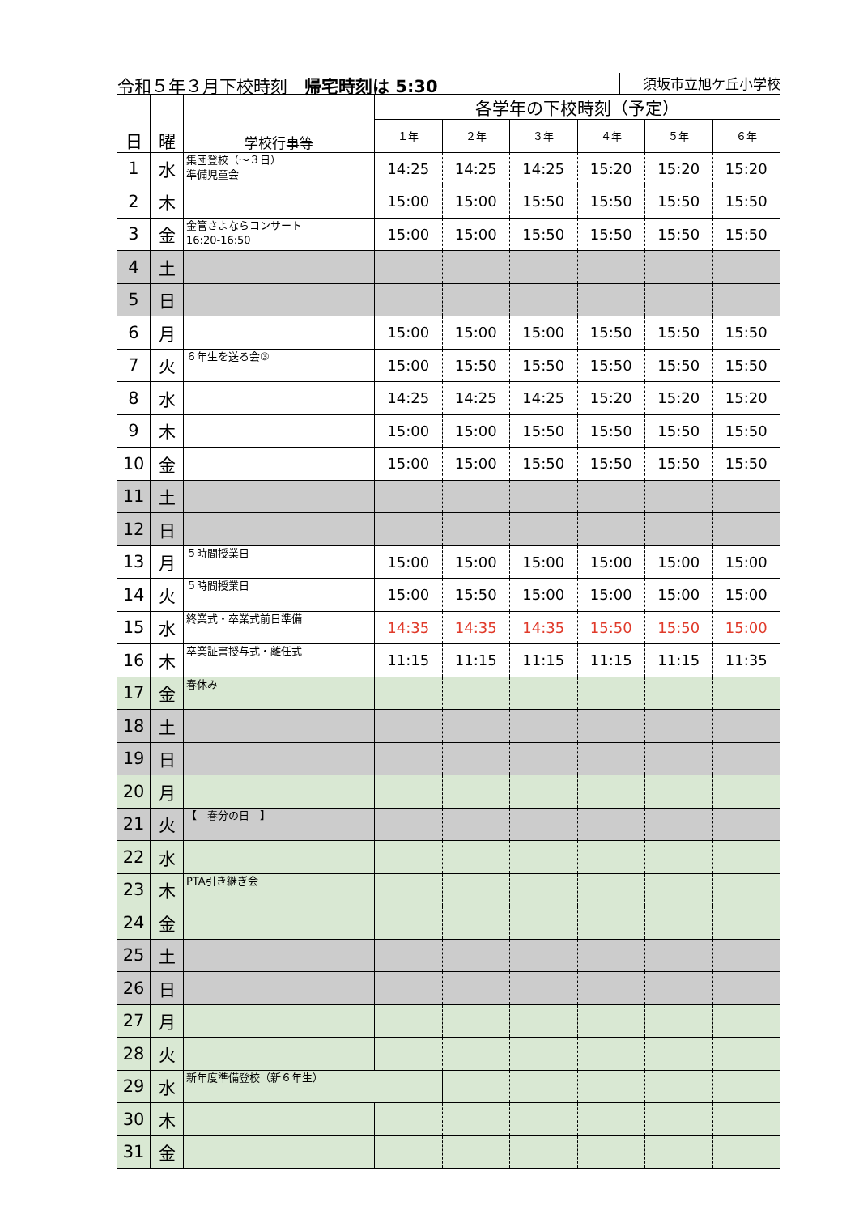令和５年３月下校時刻　帰宅時刻は 5:30 須坂市立旭ケ丘小学校
| 日 | 曜 | 学校行事等 | 各学年の下校時刻（予定） | | | | | |
| --- | --- | --- | --- | --- | --- | --- | --- | --- |
| | | | １年 | ２年 | ３年 | ４年 | ５年 | ６年 |
| 1 | 水 | 集団登校（～３日） 準備児童会 | 14:25 | 14:25 | 14:25 | 15:20 | 15:20 | 15:20 |
| 2 | 木 | | 15:00 | 15:00 | 15:50 | 15:50 | 15:50 | 15:50 |
| 3 | 金 | 金管さよならコンサート 16:20-16:50 | 15:00 | 15:00 | 15:50 | 15:50 | 15:50 | 15:50 |
| 4 | 土 | | | | | | | |
| 5 | 日 | | | | | | | |
| 6 | 月 | | 15:00 | 15:00 | 15:00 | 15:50 | 15:50 | 15:50 |
| 7 | 火 | ６年生を送る会③ | 15:00 | 15:50 | 15:50 | 15:50 | 15:50 | 15:50 |
| 8 | 水 | | 14:25 | 14:25 | 14:25 | 15:20 | 15:20 | 15:20 |
| 9 | 木 | | 15:00 | 15:00 | 15:50 | 15:50 | 15:50 | 15:50 |
| 10 | 金 | | 15:00 | 15:00 | 15:50 | 15:50 | 15:50 | 15:50 |
| 11 | 土 | | | | | | | |
| 12 | 日 | | | | | | | |
| 13 | 月 | ５時間授業日 | 15:00 | 15:00 | 15:00 | 15:00 | 15:00 | 15:00 |
| 14 | 火 | ５時間授業日 | 15:00 | 15:50 | 15:00 | 15:00 | 15:00 | 15:00 |
| 15 | 水 | 終業式・卒業式前日準備 | 14:35 | 14:35 | 14:35 | 15:50 | 15:50 | 15:00 |
| 16 | 木 | 卒業証書授与式・離任式 | 11:15 | 11:15 | 11:15 | 11:15 | 11:15 | 11:35 |
| 17 | 金 | 春休み | | | | | | |
| 18 | 土 | | | | | | | |
| 19 | 日 | | | | | | | |
| 20 | 月 | | | | | | | |
| 21 | 火 | 【 春分の日 】 | | | | | | |
| 22 | 水 | | | | | | | |
| 23 | 木 | PTA引き継ぎ会 | | | | | | |
| 24 | 金 | | | | | | | |
| 25 | 土 | | | | | | | |
| 26 | 日 | | | | | | | |
| 27 | 月 | | | | | | | |
| 28 | 火 | | | | | | | |
| 29 | 水 | 新年度準備登校（新６年生） | | | | | | |
| 30 | 木 | | | | | | | |
| 31 | 金 | | | | | | | |